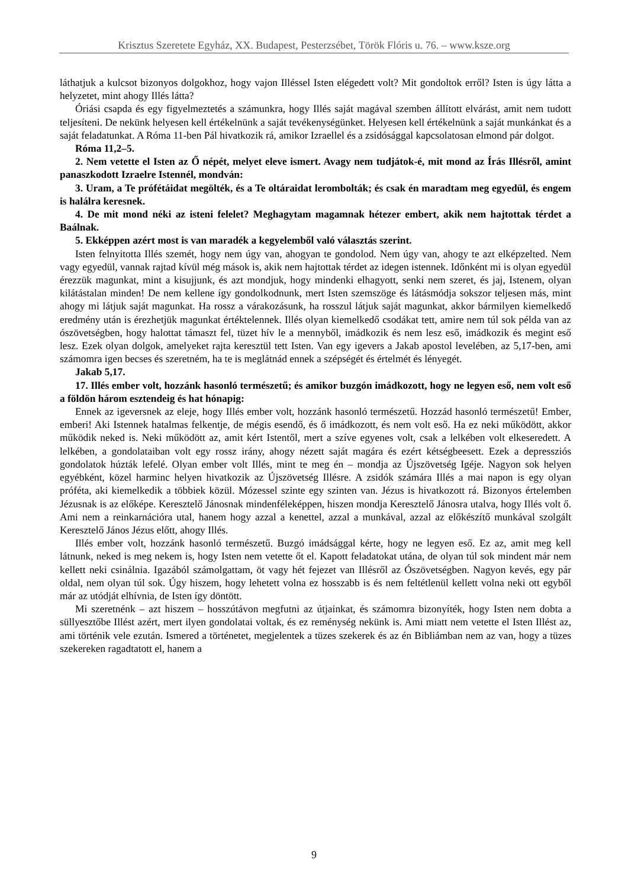Krisztus Szeretete Egyház, XX. Budapest, Pesterzsébet, Török Flóris u. 76. – www.ksze.org
láthatjuk a kulcsot bizonyos dolgokhoz, hogy vajon Illéssel Isten elégedett volt? Mit gondoltok erről? Isten is úgy látta a helyzetet, mint ahogy Illés látta?
Óriási csapda és egy figyelmeztetés a számunkra, hogy Illés saját magával szemben állított elvárást, amit nem tudott teljesíteni. De nekünk helyesen kell értékelnünk a saját tevékenységünket. Helyesen kell értékelnünk a saját munkánkat és a saját feladatunkat. A Róma 11-ben Pál hivatkozik rá, amikor Izraellel és a zsidósággal kapcsolatosan elmond pár dolgot.
Róma 11,2–5.
2. Nem vetette el Isten az Ő népét, melyet eleve ismert. Avagy nem tudjátok-é, mit mond az Írás Illésről, amint panaszkodott Izraelre Istennél, mondván:
3. Uram, a Te prófétáidat megölték, és a Te oltáraidat lerombolták; és csak én maradtam meg egyedül, és engem is halálra keresnek.
4. De mit mond néki az isteni felelet? Meghagytam magamnak hétezer embert, akik nem hajtottak térdet a Baálnak.
5. Ekképpen azért most is van maradék a kegyelemből való választás szerint.
Isten felnyitotta Illés szemét, hogy nem úgy van, ahogyan te gondolod. Nem úgy van, ahogy te azt elképzelted. Nem vagy egyedül, vannak rajtad kívül még mások is, akik nem hajtottak térdet az idegen istennek. Időnként mi is olyan egyedül érezzük magunkat, mint a kisujjunk, és azt mondjuk, hogy mindenki elhagyott, senki nem szeret, és jaj, Istenem, olyan kilátástalan minden! De nem kellene így gondolkodnunk, mert Isten szemszöge és látásmódja sokszor teljesen más, mint ahogy mi látjuk saját magunkat. Ha rossz a várakozásunk, ha rosszul látjuk saját magunkat, akkor bármilyen kiemelkedő eredmény után is érezhetjük magunkat értéktelennek. Illés olyan kiemelkedő csodákat tett, amire nem túl sok példa van az ószövetségben, hogy halottat támaszt fel, tüzet hív le a mennyből, imádkozik és nem lesz eső, imádkozik és megint eső lesz. Ezek olyan dolgok, amelyeket rajta keresztül tett Isten. Van egy igevers a Jakab apostol levelében, az 5,17-ben, ami számomra igen becses és szeretném, ha te is meglátnád ennek a szépségét és értelmét és lényegét.
Jakab 5,17.
17. Illés ember volt, hozzánk hasonló természetű; és amikor buzgón imádkozott, hogy ne legyen eső, nem volt eső a földön három esztendeig és hat hónapig:
Ennek az igeversnek az eleje, hogy Illés ember volt, hozzánk hasonló természetű. Hozzád hasonló természetű! Ember, emberi! Aki Istennek hatalmas felkentje, de mégis esendő, és ő imádkozott, és nem volt eső. Ha ez neki működött, akkor működik neked is. Neki működött az, amit kért Istentől, mert a szíve egyenes volt, csak a lelkében volt elkeseredett. A lelkében, a gondolataiban volt egy rossz irány, ahogy nézett saját magára és ezért kétségbeesett. Ezek a depressziós gondolatok húzták lefelé. Olyan ember volt Illés, mint te meg én – mondja az Újszövetség Igéje. Nagyon sok helyen egyébként, közel harminc helyen hivatkozik az Újszövetség Illésre. A zsidók számára Illés a mai napon is egy olyan próféta, aki kiemelkedik a többiek közül. Mózessel szinte egy szinten van. Jézus is hivatkozott rá. Bizonyos értelemben Jézusnak is az előképe. Keresztelő Jánosnak mindenféleképpen, hiszen mondja Keresztelő Jánosra utalva, hogy Illés volt ő. Ami nem a reinkarnációra utal, hanem hogy azzal a kenettel, azzal a munkával, azzal az előkészítő munkával szolgált Keresztelő János Jézus előtt, ahogy Illés.
Illés ember volt, hozzánk hasonló természetű. Buzgó imádsággal kérte, hogy ne legyen eső. Ez az, amit meg kell látnunk, neked is meg nekem is, hogy Isten nem vetette őt el. Kapott feladatokat utána, de olyan túl sok mindent már nem kellett neki csinálnia. Igazából számolgattam, öt vagy hét fejezet van Illésről az Ószövetségben. Nagyon kevés, egy pár oldal, nem olyan túl sok. Úgy hiszem, hogy lehetett volna ez hosszabb is és nem feltétlenül kellett volna neki ott egyből már az utódját elhívnia, de Isten így döntött.
Mi szeretnénk – azt hiszem – hosszútávon megfutni az útjainkat, és számomra bizonyíték, hogy Isten nem dobta a süllyesztőbe Illést azért, mert ilyen gondolatai voltak, és ez reménység nekünk is. Ami miatt nem vetette el Isten Illést az, ami történik vele ezután. Ismered a történetet, megjelentek a tüzes szekerek és az én Bibliámban nem az van, hogy a tüzes szekereken ragadtatott el, hanem a
9